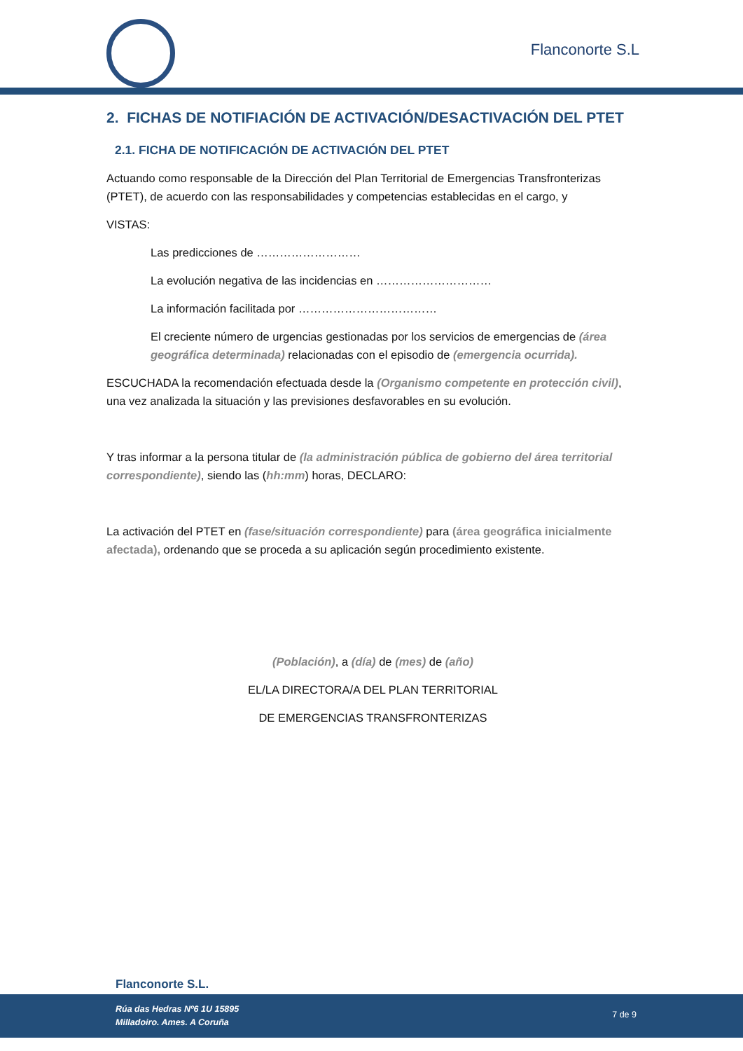Flanconorte S.L
2. FICHAS DE NOTIFIACIÓN DE ACTIVACIÓN/DESACTIVACIÓN DEL PTET
2.1. FICHA DE NOTIFICACIÓN DE ACTIVACIÓN DEL PTET
Actuando como responsable de la Dirección del Plan Territorial de Emergencias Transfronterizas (PTET), de acuerdo con las responsabilidades y competencias establecidas en el cargo, y
VISTAS:
Las predicciones de ………………………
La evolución negativa de las incidencias en …………………………
La información facilitada por ………………………………
El creciente número de urgencias gestionadas por los servicios de emergencias de (área geográfica determinada) relacionadas con el episodio de (emergencia ocurrida).
ESCUCHADA la recomendación efectuada desde la (Organismo competente en protección civil), una vez analizada la situación y las previsiones desfavorables en su evolución.
Y tras informar a la persona titular de (la administración pública de gobierno del área territorial correspondiente), siendo las (hh:mm) horas, DECLARO:
La activación del PTET en (fase/situación correspondiente) para (área geográfica inicialmente afectada), ordenando que se proceda a su aplicación según procedimiento existente.
(Población), a (día) de (mes) de (año)
EL/LA DIRECTORA/A DEL PLAN TERRITORIAL
DE EMERGENCIAS TRANSFRONTERIZAS
Flanconorte S.L.
Rúa das Hedras Nº6 1U 15895
Milladoiro. Ames. A Coruña 7 de 9